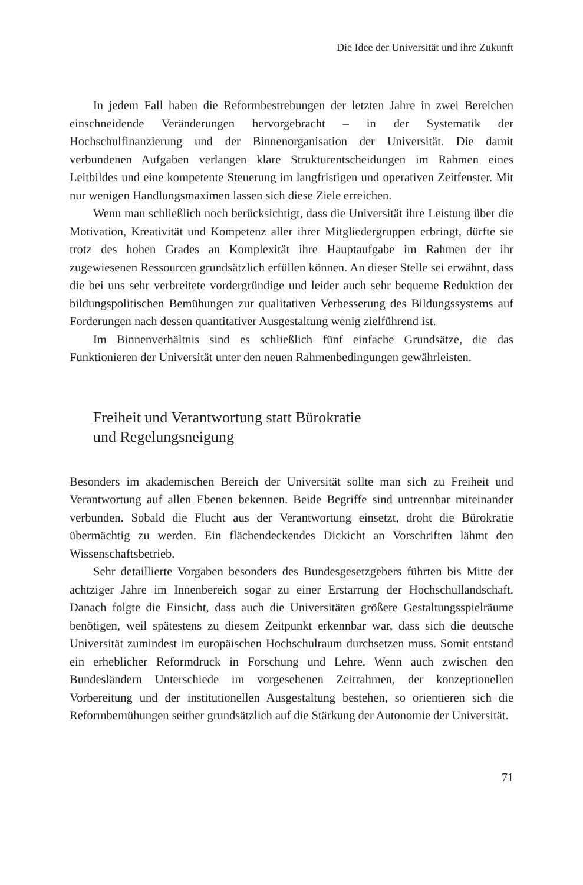Die Idee der Universität und ihre Zukunft
In jedem Fall haben die Reformbestrebungen der letzten Jahre in zwei Bereichen einschneidende Veränderungen hervorgebracht – in der Systematik der Hochschulfinanzierung und der Binnenorganisation der Universität. Die damit verbundenen Aufgaben verlangen klare Strukturentscheidungen im Rahmen eines Leitbildes und eine kompetente Steuerung im langfristigen und operativen Zeitfenster. Mit nur wenigen Handlungsmaximen lassen sich diese Ziele erreichen.
Wenn man schließlich noch berücksichtigt, dass die Universität ihre Leistung über die Motivation, Kreativität und Kompetenz aller ihrer Mitgliedergruppen erbringt, dürfte sie trotz des hohen Grades an Komplexität ihre Hauptaufgabe im Rahmen der ihr zugewiesenen Ressourcen grundsätzlich erfüllen können. An dieser Stelle sei erwähnt, dass die bei uns sehr verbreitete vordergründige und leider auch sehr bequeme Reduktion der bildungspolitischen Bemühungen zur qualitativen Verbesserung des Bildungssystems auf Forderungen nach dessen quantitativer Ausgestaltung wenig zielführend ist.
Im Binnenverhältnis sind es schließlich fünf einfache Grundsätze, die das Funktionieren der Universität unter den neuen Rahmenbedingungen gewährleisten.
Freiheit und Verantwortung statt Bürokratie
und Regelungsneigung
Besonders im akademischen Bereich der Universität sollte man sich zu Freiheit und Verantwortung auf allen Ebenen bekennen. Beide Begriffe sind untrennbar miteinander verbunden. Sobald die Flucht aus der Verantwortung einsetzt, droht die Bürokratie übermächtig zu werden. Ein flächendeckendes Dickicht an Vorschriften lähmt den Wissenschaftsbetrieb.
Sehr detaillierte Vorgaben besonders des Bundesgesetzgebers führten bis Mitte der achtziger Jahre im Innenbereich sogar zu einer Erstarrung der Hochschullandschaft. Danach folgte die Einsicht, dass auch die Universitäten größere Gestaltungsspielräume benötigen, weil spätestens zu diesem Zeitpunkt erkennbar war, dass sich die deutsche Universität zumindest im europäischen Hochschulraum durchsetzen muss. Somit entstand ein erheblicher Reformdruck in Forschung und Lehre. Wenn auch zwischen den Bundesländern Unterschiede im vorgesehenen Zeitrahmen, der konzeptionellen Vorbereitung und der institutionellen Ausgestaltung bestehen, so orientieren sich die Reformbemühungen seither grundsätzlich auf die Stärkung der Autonomie der Universität.
71